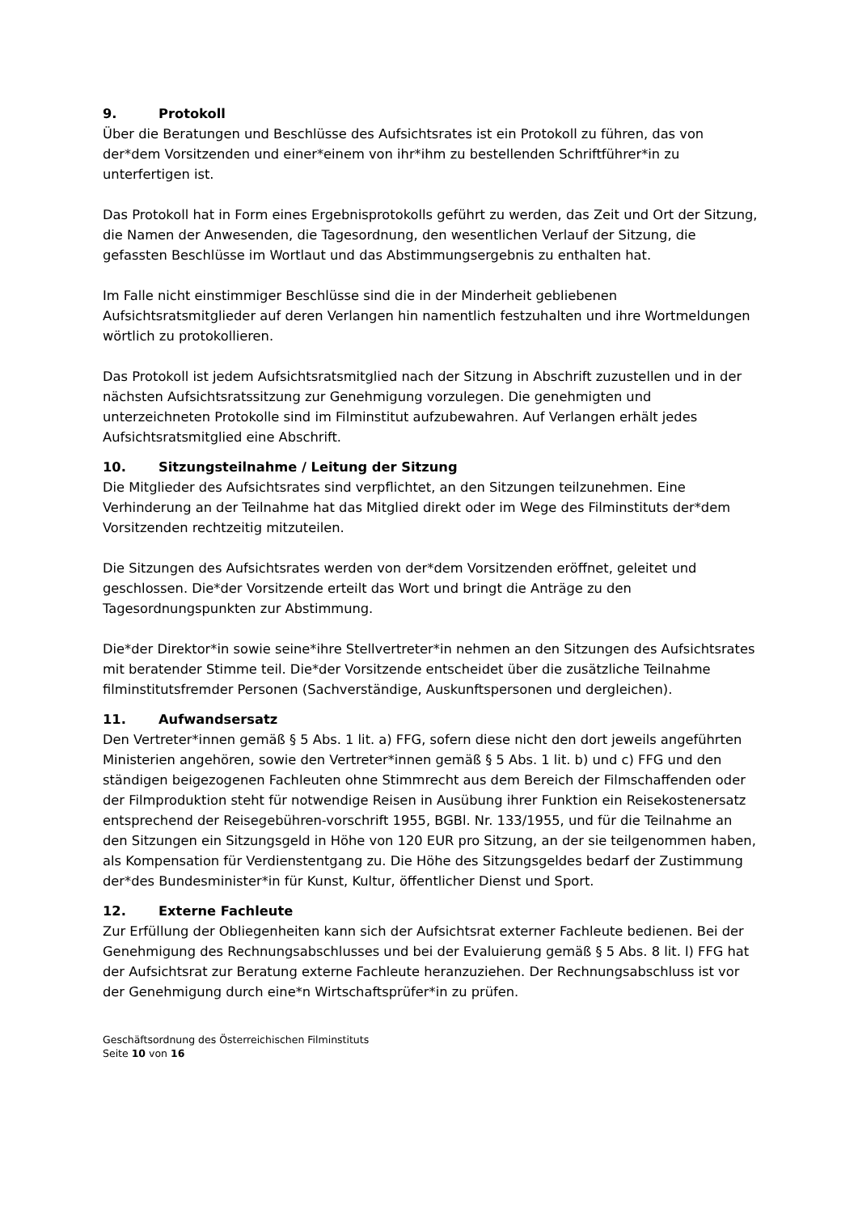9. Protokoll
Über die Beratungen und Beschlüsse des Aufsichtsrates ist ein Protokoll zu führen, das von der*dem Vorsitzenden und einer*einem von ihr*ihm zu bestellenden Schriftführer*in zu unterfertigen ist.
Das Protokoll hat in Form eines Ergebnisprotokolls geführt zu werden, das Zeit und Ort der Sitzung, die Namen der Anwesenden, die Tagesordnung, den wesentlichen Verlauf der Sitzung, die gefassten Beschlüsse im Wortlaut und das Abstimmungsergebnis zu enthalten hat.
Im Falle nicht einstimmiger Beschlüsse sind die in der Minderheit gebliebenen Aufsichtsratsmitglieder auf deren Verlangen hin namentlich festzuhalten und ihre Wortmeldungen wörtlich zu protokollieren.
Das Protokoll ist jedem Aufsichtsratsmitglied nach der Sitzung in Abschrift zuzustellen und in der nächsten Aufsichtsratssitzung zur Genehmigung vorzulegen. Die genehmigten und unterzeichneten Protokolle sind im Filminstitut aufzubewahren. Auf Verlangen erhält jedes Aufsichtsratsmitglied eine Abschrift.
10. Sitzungsteilnahme / Leitung der Sitzung
Die Mitglieder des Aufsichtsrates sind verpflichtet, an den Sitzungen teilzunehmen. Eine Verhinderung an der Teilnahme hat das Mitglied direkt oder im Wege des Filminstituts der*dem Vorsitzenden rechtzeitig mitzuteilen.
Die Sitzungen des Aufsichtsrates werden von der*dem Vorsitzenden eröffnet, geleitet und geschlossen. Die*der Vorsitzende erteilt das Wort und bringt die Anträge zu den Tagesordnungspunkten zur Abstimmung.
Die*der Direktor*in sowie seine*ihre Stellvertreter*in nehmen an den Sitzungen des Aufsichtsrates mit beratender Stimme teil. Die*der Vorsitzende entscheidet über die zusätzliche Teilnahme filminstitutsfremder Personen (Sachverständige, Auskunftspersonen und dergleichen).
11. Aufwandsersatz
Den Vertreter*innen gemäß § 5 Abs. 1 lit. a) FFG, sofern diese nicht den dort jeweils angeführten Ministerien angehören, sowie den Vertreter*innen gemäß § 5 Abs. 1 lit. b) und c) FFG und den ständigen beigezogenen Fachleuten ohne Stimmrecht aus dem Bereich der Filmschaffenden oder der Filmproduktion steht für notwendige Reisen in Ausübung ihrer Funktion ein Reisekostenersatz entsprechend der Reisegebühren-vorschrift 1955, BGBl. Nr. 133/1955, und für die Teilnahme an den Sitzungen ein Sitzungsgeld in Höhe von 120 EUR pro Sitzung, an der sie teilgenommen haben, als Kompensation für Verdienstentgang zu. Die Höhe des Sitzungsgeldes bedarf der Zustimmung der*des Bundesminister*in für Kunst, Kultur, öffentlicher Dienst und Sport.
12. Externe Fachleute
Zur Erfüllung der Obliegenheiten kann sich der Aufsichtsrat externer Fachleute bedienen. Bei der Genehmigung des Rechnungsabschlusses und bei der Evaluierung gemäß § 5 Abs. 8 lit. l) FFG hat der Aufsichtsrat zur Beratung externe Fachleute heranzuziehen. Der Rechnungsabschluss ist vor der Genehmigung durch eine*n Wirtschaftsprüfer*in zu prüfen.
Geschäftsordnung des Österreichischen Filminstituts
Seite 10 von 16